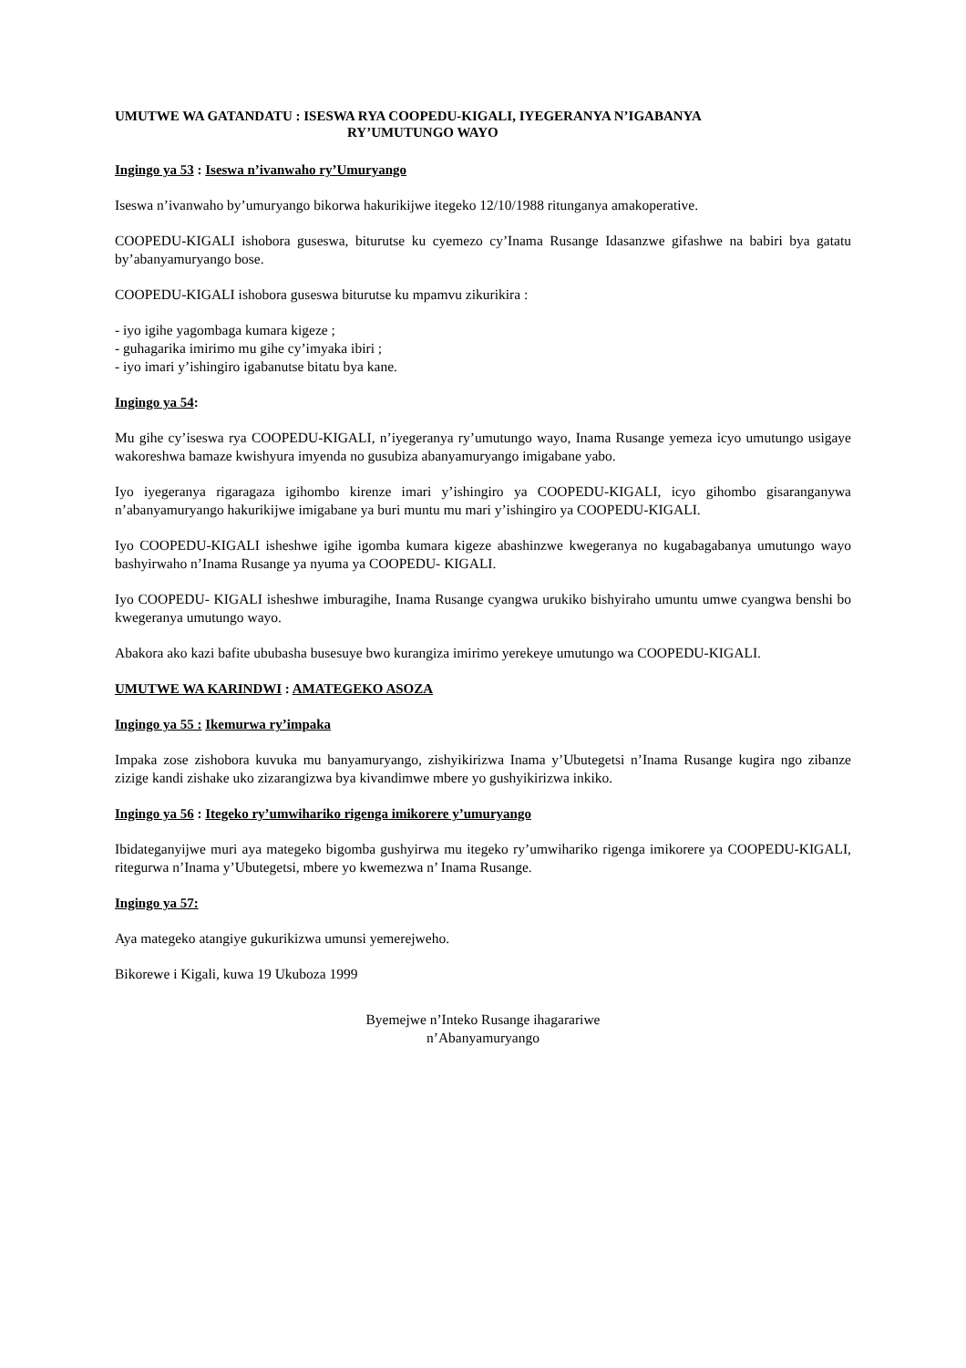UMUTWE WA GATANDATU : ISESWA RYA COOPEDU-KIGALI, IYEGERANYA N’IGABANYA
RY’UMUTUNGO WAYO
Ingingo ya 53 : Iseswa n’ivanwaho ry’Umuryango
Iseswa n’ivanwaho by’umuryango bikorwa hakurikijwe itegeko 12/10/1988 ritunganya amakoperative.
COOPEDU-KIGALI ishobora guseswa, biturutse ku cyemezo cy’Inama Rusange Idasanzwe gifashwe na babiri bya gatatu by’abanyamuryango bose.
COOPEDU-KIGALI ishobora guseswa biturutse ku mpamvu zikurikira :
- iyo igihe yagombaga kumara kigeze ;
- guhagarika imirimo mu gihe cy’imyaka ibiri ;
- iyo imari y’ishingiro igabanutse bitatu bya kane.
Ingingo ya 54:
Mu gihe cy’iseswa rya COOPEDU-KIGALI, n’iyegeranya ry’umutungo wayo, Inama Rusange yemeza icyo umutungo usigaye wakoreshwa bamaze kwishyura imyenda no gusubiza abanyamuryango imigabane yabo.
Iyo iyegeranya rigaragaza igihombo kirenze imari y’ishingiro ya COOPEDU-KIGALI, icyo gihombo gisaranganywa n’abanyamuryango hakurikijwe imigabane ya buri muntu mu mari y’ishingiro ya COOPEDU-KIGALI.
Iyo COOPEDU-KIGALI isheshwe igihe igomba kumara kigeze abashinzwe kwegeranya no kugabagabanya umutungo wayo bashyirwaho n’Inama Rusange ya nyuma ya COOPEDU- KIGALI.
Iyo COOPEDU- KIGALI isheshwe imburagihe, Inama Rusange cyangwa urukiko bishyiraho umuntu umwe cyangwa benshi bo kwegeranya umutungo wayo.
Abakora ako kazi bafite ububasha busesuye bwo kurangiza imirimo yerekeye umutungo wa COOPEDU-KIGALI.
UMUTWE WA KARINDWI : AMATEGEKO ASOZA
Ingingo ya 55 : Ikemurwa ry’impaka
Impaka zose zishobora kuvuka mu banyamuryango, zishyikirizwa Inama y’Ubutegetsi n’Inama Rusange kugira ngo zibanze zizige kandi zishake uko zizarangizwa bya kivandimwe mbere yo gushyikirizwa inkiko.
Ingingo ya 56 : Itegeko ry’umwihariko rigenga imikorere y’umuryango
Ibidateganyijwe muri aya mategeko bigomba gushyirwa mu itegeko ry’umwihariko rigenga imikorere ya COOPEDU-KIGALI, ritegurwa n’Inama y’Ubutegetsi, mbere yo kwemezwa n’ Inama Rusange.
Ingingo ya 57:
Aya mategeko atangiye gukurikizwa umunsi yemerejweho.
Bikorewe i Kigali, kuwa 19 Ukuboza 1999
Byemejwe n’Inteko Rusange ihagarariwe
n’Abanyamuryango